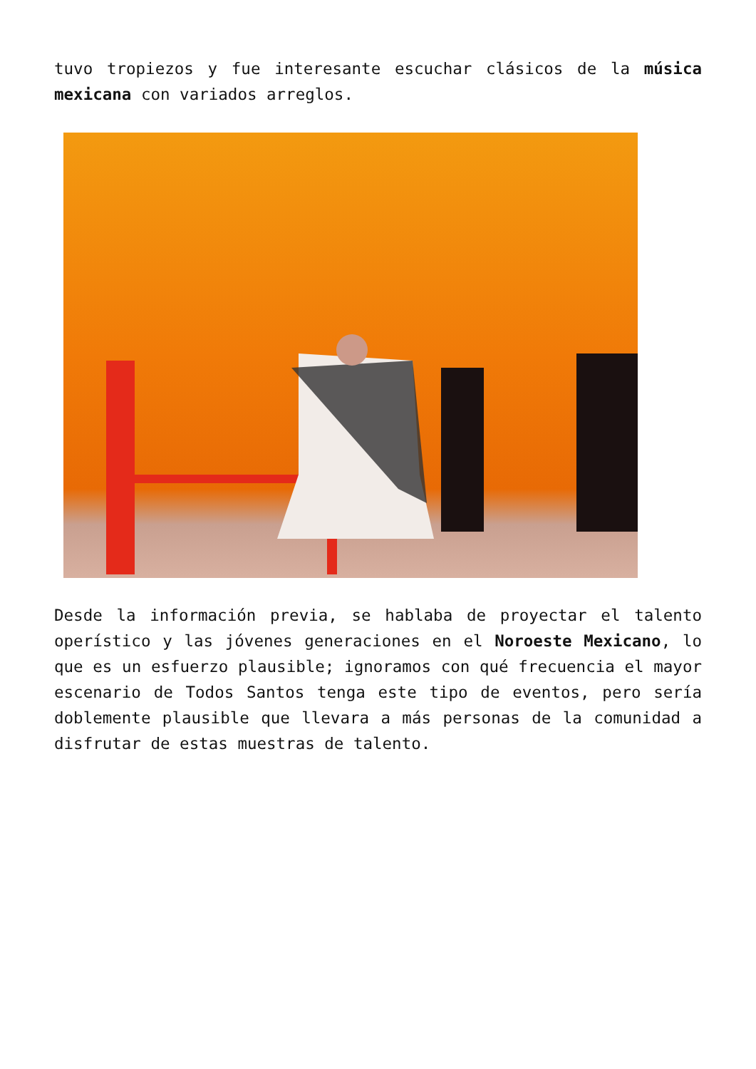tuvo tropiezos y fue interesante escuchar clásicos de la música mexicana con variados arreglos.
Desde la información previa, se hablaba de proyectar el talento operístico y las jóvenes generaciones en el Noroeste Mexicano, lo que es un esfuerzo plausible; ignoramos con qué frecuencia el mayor escenario de Todos Santos tenga este tipo de eventos, pero sería doblemente plausible que llevara a más personas de la comunidad a disfrutar de estas muestras de talento.